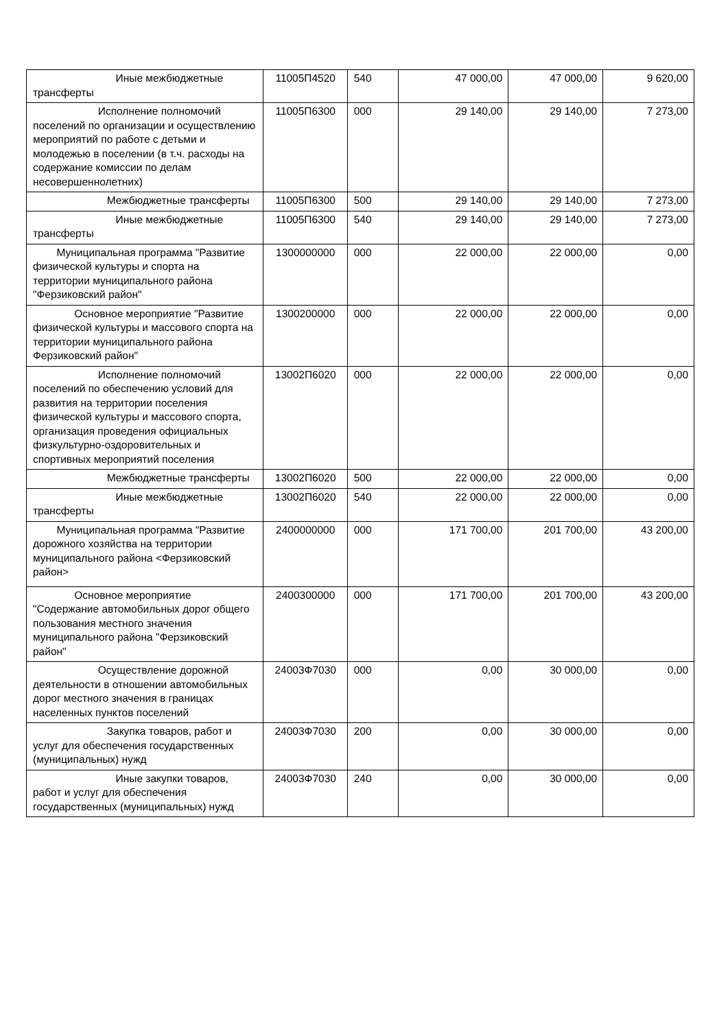| Иные межбюджетные трансферты | 11005П4520 | 540 | 47 000,00 | 47 000,00 | 9 620,00 |
| Исполнение полномочий поселений по организации и осуществлению мероприятий по работе с детьми и молодежью в поселении (в т.ч. расходы на содержание комиссии по делам несовершеннолетних) | 11005П6300 | 000 | 29 140,00 | 29 140,00 | 7 273,00 |
| Межбюджетные трансферты | 11005П6300 | 500 | 29 140,00 | 29 140,00 | 7 273,00 |
| Иные межбюджетные трансферты | 11005П6300 | 540 | 29 140,00 | 29 140,00 | 7 273,00 |
| Муниципальная программа "Развитие физической культуры и спорта на территории муниципального района "Ферзиковский район" | 1300000000 | 000 | 22 000,00 | 22 000,00 | 0,00 |
| Основное мероприятие "Развитие физической культуры и массового спорта на территории муниципального района Ферзиковский район" | 1300200000 | 000 | 22 000,00 | 22 000,00 | 0,00 |
| Исполнение полномочий поселений по обеспечению условий для развития на территории поселения физической культуры и массового спорта, организация проведения официальных физкультурно-оздоровительных и спортивных мероприятий поселения | 13002П6020 | 000 | 22 000,00 | 22 000,00 | 0,00 |
| Межбюджетные трансферты | 13002П6020 | 500 | 22 000,00 | 22 000,00 | 0,00 |
| Иные межбюджетные трансферты | 13002П6020 | 540 | 22 000,00 | 22 000,00 | 0,00 |
| Муниципальная программа "Развитие дорожного хозяйства на территории муниципального района <Ферзиковский район> | 2400000000 | 000 | 171 700,00 | 201 700,00 | 43 200,00 |
| Основное мероприятие "Содержание автомобильных дорог общего пользования местного значения муниципального района "Ферзиковский район" | 2400300000 | 000 | 171 700,00 | 201 700,00 | 43 200,00 |
| Осуществление дорожной деятельности в отношении автомобильных дорог местного значения в границах населенных пунктов поселений | 24003Ф7030 | 000 | 0,00 | 30 000,00 | 0,00 |
| Закупка товаров, работ и услуг для обеспечения государственных (муниципальных) нужд | 24003Ф7030 | 200 | 0,00 | 30 000,00 | 0,00 |
| Иные закупки товаров, работ и услуг для обеспечения государственных (муниципальных) нужд | 24003Ф7030 | 240 | 0,00 | 30 000,00 | 0,00 |